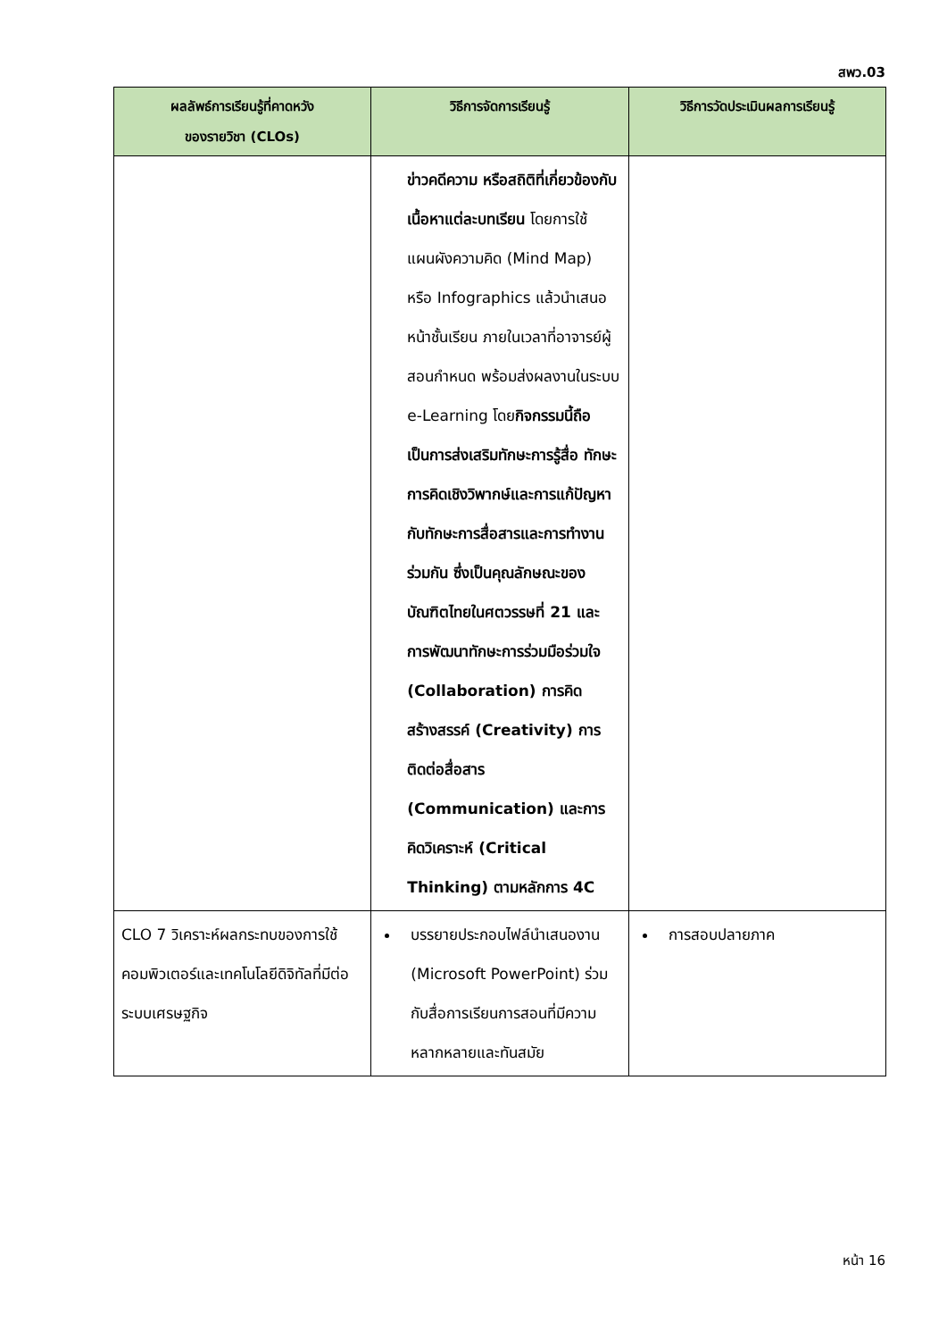สพว.03
| ผลลัพธ์การเรียนรู้ที่คาดหวัง ของรายวิชา (CLOs) | วิธีการจัดการเรียนรู้ | วิธีการวัดประเมินผลการเรียนรู้ |
| --- | --- | --- |
| | ข่าวคดีความ หรือสถิติที่เกี่ยวข้องกับเนื้อหาแต่ละบทเรียน โดยการใช้แผนผังความคิด (Mind Map) หรือ Infographics แล้วนำเสนอหน้าชั้นเรียน ภายในเวลาที่อาจารย์ผู้สอนกำหนด พร้อมส่งผลงานในระบบ e-Learning โดย กิจกรรมนี้ถือเป็นการส่งเสริมทักษะการรู้สื่อ ทักษะการคิดเชิงวิพากษ์และการแก้ปัญหา กับทักษะการสื่อสารและการทำงานร่วมกัน ซึ่งเป็นคุณลักษณะของบัณฑิตไทยในศตวรรษที่ 21 และการพัฒนาทักษะการร่วมมือร่วมใจ (Collaboration) การคิดสร้างสรรค์ (Creativity) การติดต่อสื่อสาร (Communication) และการคิดวิเคราะห์ (Critical Thinking) ตามหลักการ 4C | |
| CLO 7 วิเคราะห์ผลกระทบของการใช้คอมพิวเตอร์และเทคโนโลยีดิจิทัลที่มีต่อระบบเศรษฐกิจ | บรรยายประกอบไฟล์นำเสนองาน (Microsoft PowerPoint) ร่วมกับสื่อการเรียนการสอนที่มีความหลากหลายและทันสมัย | การสอบปลายภาค |
หน้า 16